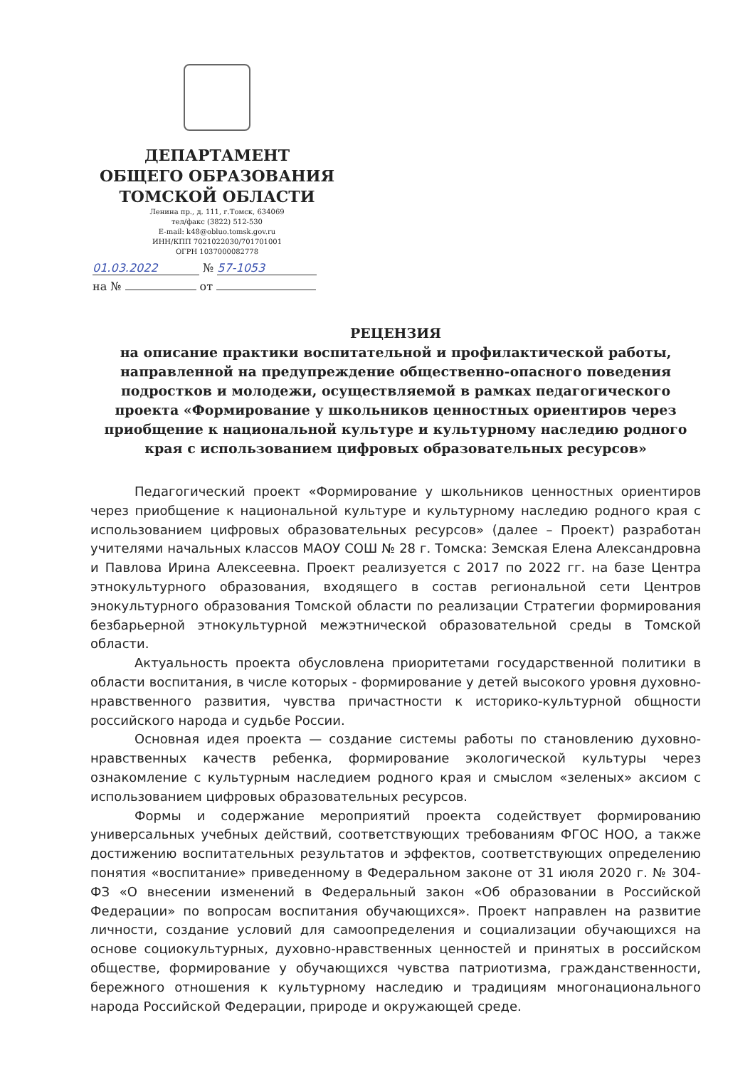ДЕПАРТАМЕНТ
ОБЩЕГО ОБРАЗОВАНИЯ
ТОМСКОЙ ОБЛАСТИ
Ленина пр., д. 111, г.Томск, 634069
тел/факс (3822) 512-530
E-mail: k48@obluo.tomsk.gov.ru
ИНН/КПП 7021022030/701701001
ОГРН 1037000082778
01.03.2022 № 57-1053
на № от
РЕЦЕНЗИЯ
на описание практики воспитательной и профилактической работы, направленной на предупреждение общественно-опасного поведения подростков и молодежи, осуществляемой в рамках педагогического проекта «Формирование у школьников ценностных ориентиров через приобщение к национальной культуре и культурному наследию родного края с использованием цифровых образовательных ресурсов»
Педагогический проект «Формирование у школьников ценностных ориентиров через приобщение к национальной культуре и культурному наследию родного края с использованием цифровых образовательных ресурсов» (далее – Проект) разработан учителями начальных классов МАОУ СОШ № 28 г. Томска: Земская Елена Александровна и Павлова Ирина Алексеевна. Проект реализуется с 2017 по 2022 гг. на базе Центра этнокультурного образования, входящего в состав региональной сети Центров энокультурного образования Томской области по реализации Стратегии формирования безбарьерной этнокультурной межэтнической образовательной среды в Томской области.
Актуальность проекта обусловлена приоритетами государственной политики в области воспитания, в числе которых - формирование у детей высокого уровня духовно-нравственного развития, чувства причастности к историко-культурной общности российского народа и судьбе России.
Основная идея проекта — создание системы работы по становлению духовно-нравственных качеств ребенка, формирование экологической культуры через ознакомление с культурным наследием родного края и смыслом «зеленых» аксиом с использованием цифровых образовательных ресурсов.
Формы и содержание мероприятий проекта содействует формированию универсальных учебных действий, соответствующих требованиям ФГОС НОО, а также достижению воспитательных результатов и эффектов, соответствующих определению понятия «воспитание» приведенному в Федеральном законе от 31 июля 2020 г. № 304-ФЗ «О внесении изменений в Федеральный закон «Об образовании в Российской Федерации» по вопросам воспитания обучающихся». Проект направлен на развитие личности, создание условий для самоопределения и социализации обучающихся на основе социокультурных, духовно-нравственных ценностей и принятых в российском обществе, формирование у обучающихся чувства патриотизма, гражданственности, бережного отношения к культурному наследию и традициям многонационального народа Российской Федерации, природе и окружающей среде.